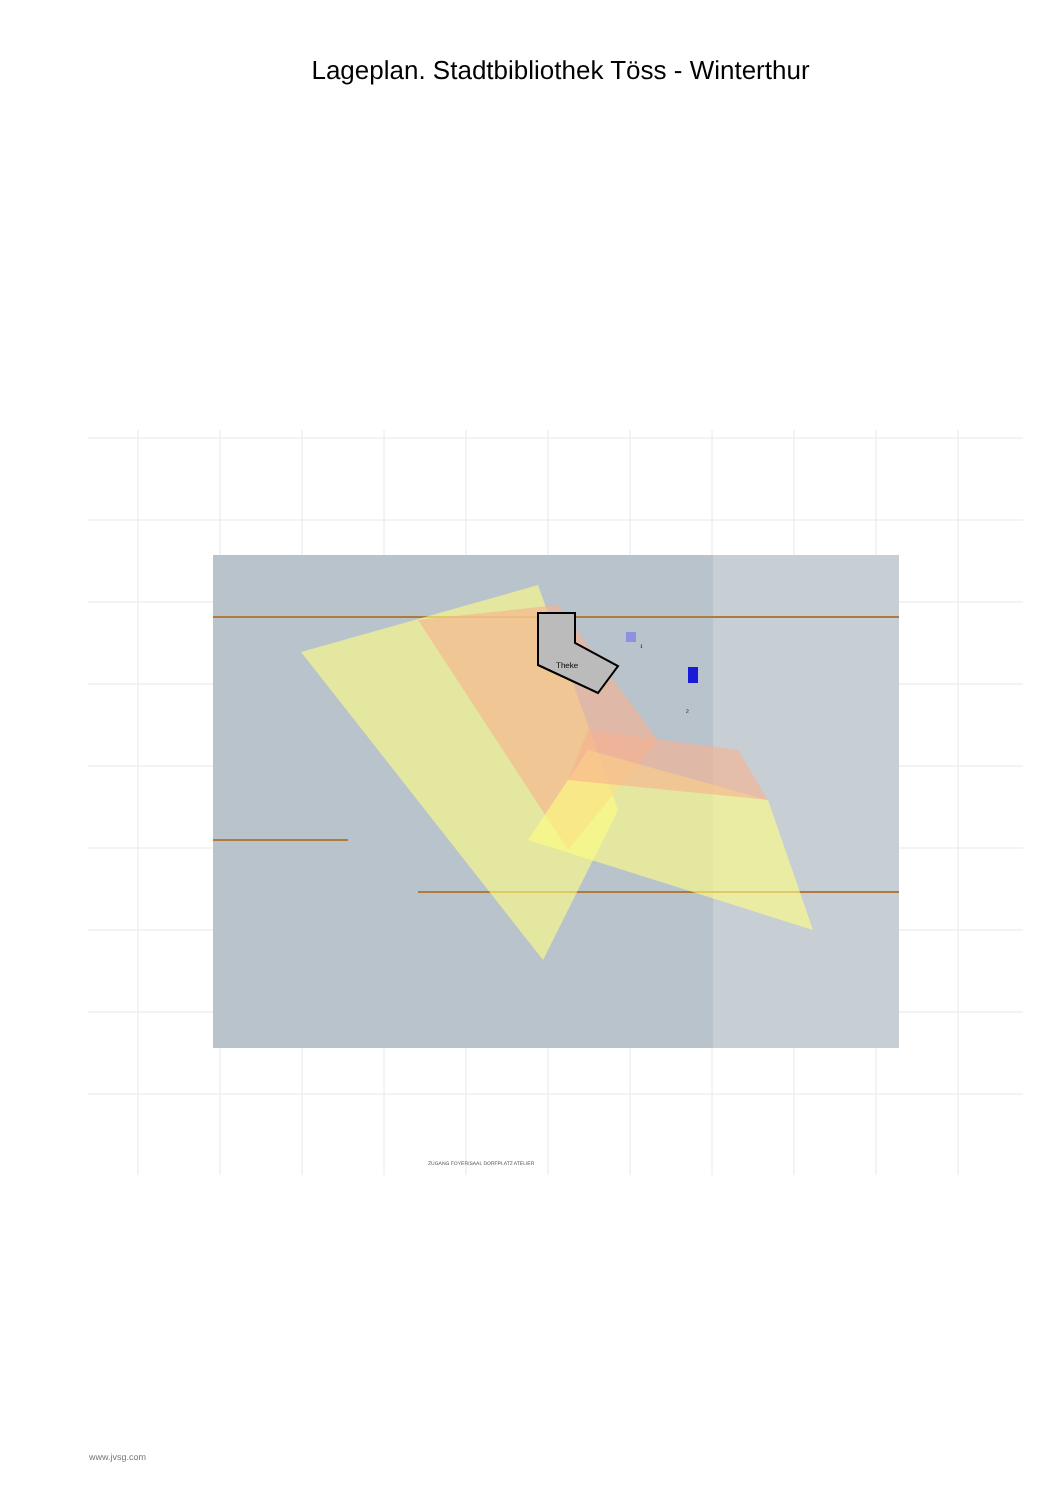Lageplan. Stadtbibliothek Töss - Winterthur
Theke
1
2
ZUGANG FOYER/SAAL DORFPLATZ ATELIER
www.jvsg.com